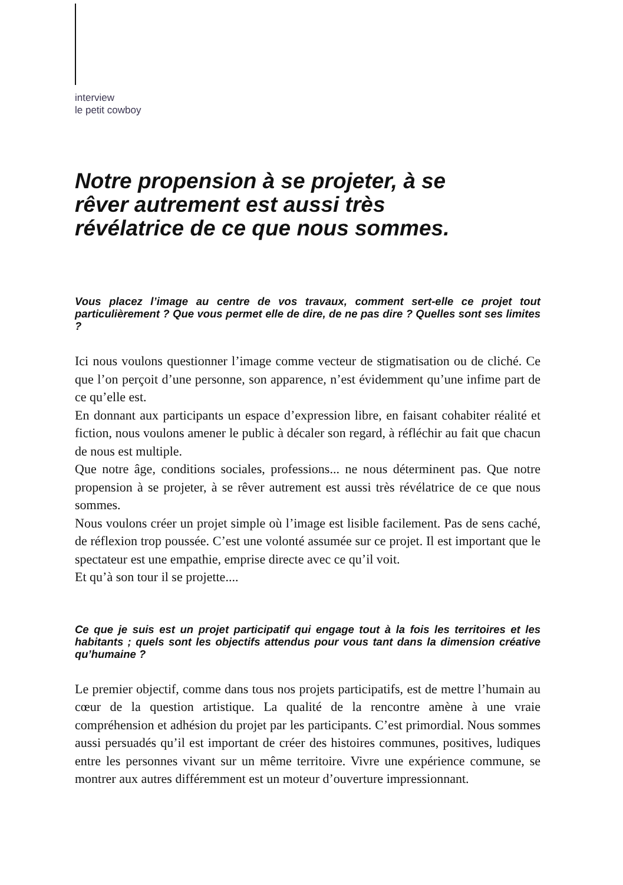interview
le petit cowboy
Notre propension à se projeter, à se rêver autrement est aussi très révélatrice de ce que nous sommes.
Vous placez l’image au centre de vos travaux, comment sert-elle ce projet tout particulièrement ? Que vous permet elle de dire, de ne pas dire ? Quelles sont ses limites ?
Ici nous voulons questionner l’image comme vecteur de stigmatisation ou de cliché. Ce que l’on perçoit d’une personne, son apparence, n’est évidemment qu’une infime part de ce qu’elle est.
En donnant aux participants un espace d’expression libre, en faisant cohabiter réalité et fiction, nous voulons amener le public à décaler son regard, à réfléchir au fait que chacun de nous est multiple.
Que notre âge, conditions sociales, professions... ne nous déterminent pas. Que notre propension à se projeter, à se rêver autrement est aussi très révélatrice de ce que nous sommes.
Nous voulons créer un projet simple où l’image est lisible facilement. Pas de sens caché, de réflexion trop poussée. C’est une volonté assumée sur ce projet. Il est important que le spectateur est une empathie, emprise directe avec ce qu’il voit.
Et qu’à son tour il se projette....
Ce que je suis est un projet participatif qui engage tout à la fois les territoires et les habitants ; quels sont les objectifs attendus pour vous tant dans la dimension créative qu’humaine ?
Le premier objectif, comme dans tous nos projets participatifs, est de mettre l’humain au cœur de la question artistique. La qualité de la rencontre amène à une vraie compréhension et adhésion du projet par les participants. C’est primordial. Nous sommes aussi persuadés qu’il est important de créer des histoires communes, positives, ludiques entre les personnes vivant sur un même territoire. Vivre une expérience commune, se montrer aux autres différemment est un moteur d’ouverture impressionnant.